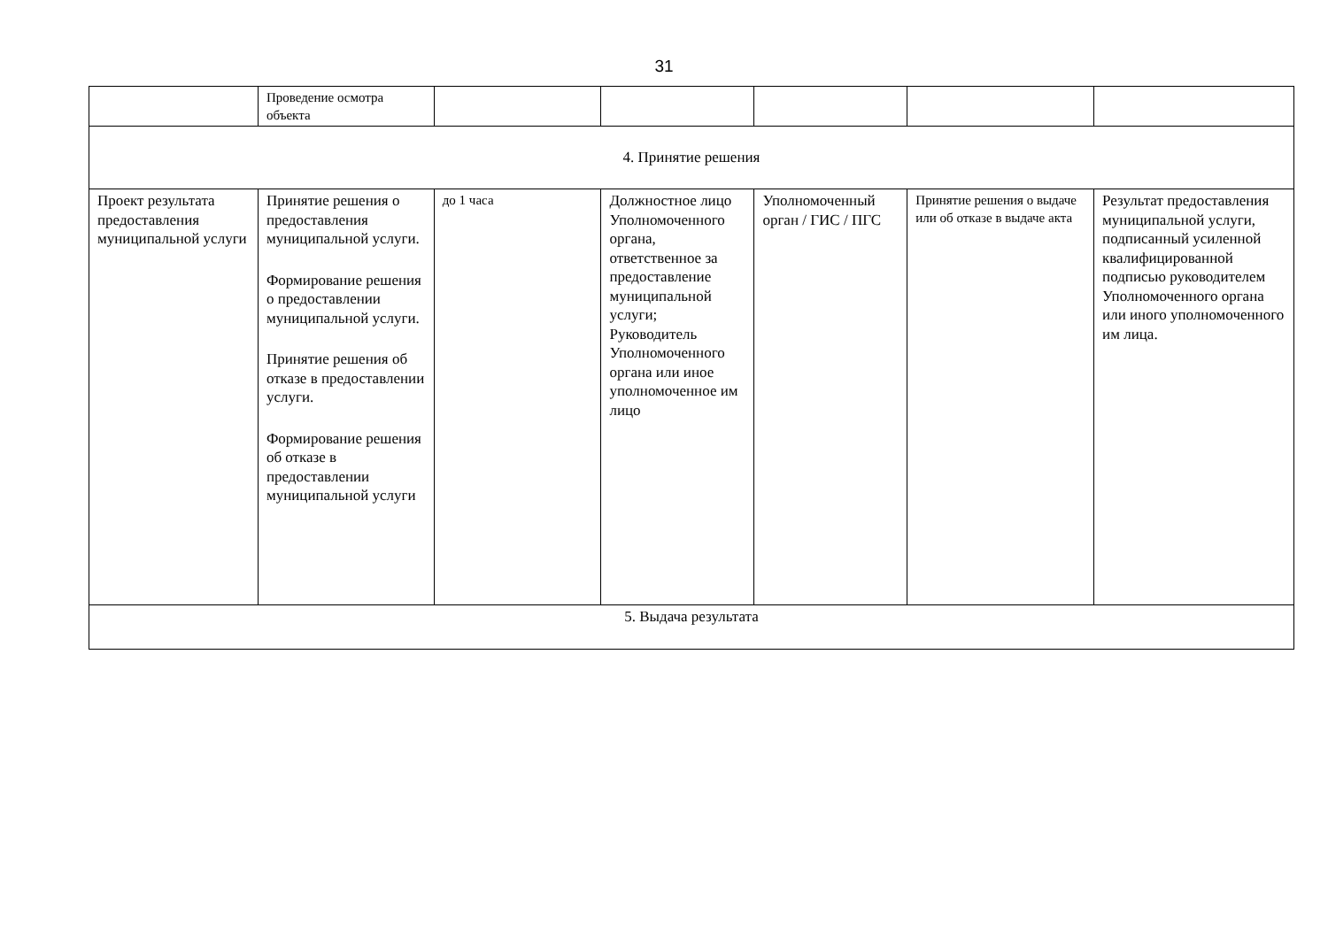31
| | Проведение осмотра объекта | | | | | |
| 4. Принятие решения | | | | | | |
| Проект результата предоставления муниципальной услуги | Принятие решения о предоставления муниципальной услуги. Формирование решения о предоставлении муниципальной услуги. Принятие решения об отказе в предоставлении услуги. Формирование решения об отказе в предоставлении муниципальной услуги | до 1 часа | Должностное лицо Уполномоченного органа, ответственное за предоставление муниципальной услуги; Руководитель Уполномоченного органа или иное уполномоченное им лицо | Уполномоченный орган / ГИС / ПГС | Принятие решения о выдаче или об отказе в выдаче акта | Результат предоставления муниципальной услуги, подписанный усиленной квалифицированной подписью руководителем Уполномоченного органа или иного уполномоченного им лица. |
| 5. Выдача результата | | | | | | |